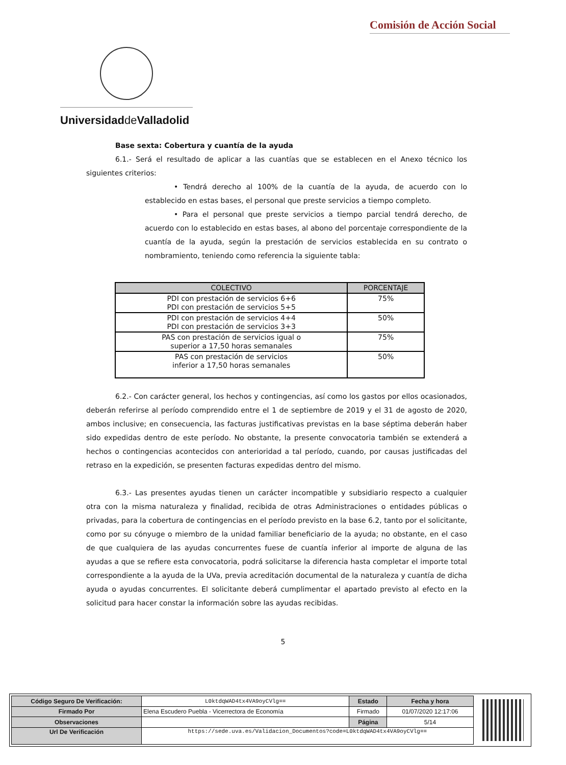Comisión de Acción Social
Universidadde Valladolid
Base sexta: Cobertura y cuantía de la ayuda
6.1.- Será el resultado de aplicar a las cuantías que se establecen en el Anexo técnico los siguientes criterios:
• Tendrá derecho al 100% de la cuantía de la ayuda, de acuerdo con lo establecido en estas bases, el personal que preste servicios a tiempo completo.
• Para el personal que preste servicios a tiempo parcial tendrá derecho, de acuerdo con lo establecido en estas bases, al abono del porcentaje correspondiente de la cuantía de la ayuda, según la prestación de servicios establecida en su contrato o nombramiento, teniendo como referencia la siguiente tabla:
| COLECTIVO | PORCENTAJE |
| --- | --- |
| PDI con prestación de servicios 6+6 PDI con prestación de servicios 5+5 | 75% |
| PDI con prestación de servicios 4+4 PDI con prestación de servicios 3+3 | 50% |
| PAS con prestación de servicios igual o superior a 17,50 horas semanales | 75% |
| PAS con prestación de servicios inferior a 17,50 horas semanales | 50% |
6.2.- Con carácter general, los hechos y contingencias, así como los gastos por ellos ocasionados, deberán referirse al período comprendido entre el 1 de septiembre de 2019 y el 31 de agosto de 2020, ambos inclusive; en consecuencia, las facturas justificativas previstas en la base séptima deberán haber sido expedidas dentro de este período. No obstante, la presente convocatoria también se extenderá a hechos o contingencias acontecidos con anterioridad a tal período, cuando, por causas justificadas del retraso en la expedición, se presenten facturas expedidas dentro del mismo.
6.3.- Las presentes ayudas tienen un carácter incompatible y subsidiario respecto a cualquier otra con la misma naturaleza y finalidad, recibida de otras Administraciones o entidades públicas o privadas, para la cobertura de contingencias en el período previsto en la base 6.2, tanto por el solicitante, como por su cónyuge o miembro de la unidad familiar beneficiario de la ayuda; no obstante, en el caso de que cualquiera de las ayudas concurrentes fuese de cuantía inferior al importe de alguna de las ayudas a que se refiere esta convocatoria, podrá solicitarse la diferencia hasta completar el importe total correspondiente a la ayuda de la UVa, previa acreditación documental de la naturaleza y cuantía de dicha ayuda o ayudas concurrentes. El solicitante deberá cumplimentar el apartado previsto al efecto en la solicitud para hacer constar la información sobre las ayudas recibidas.
5
| Código Seguro De Verificación: | L0ktdqWAD4tx4VA9oyCVlg== | Estado | Fecha y hora |
| Firmado Por | Elena Escudero Puebla - Vicerrectora de Economía | Firmado | 01/07/2020 12:17:06 |
| Observaciones | | Página | 5/14 |
| Url De Verificación | https://sede.uva.es/Validacion_Documentos?code=L0ktdqWAD4tx4VA9oyCVlg== | | |